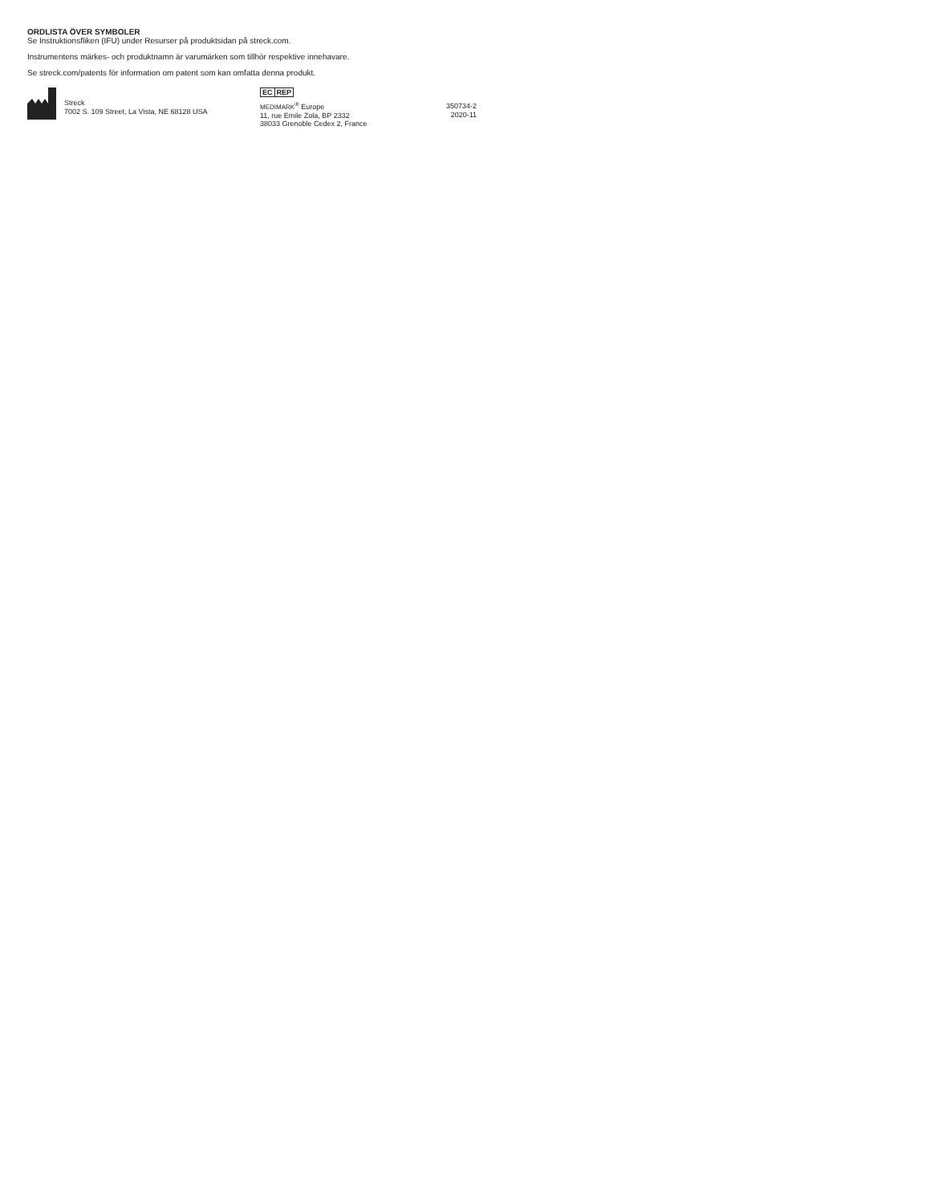ORDLISTA ÖVER SYMBOLER
Se Instruktionsfliken (IFU) under Resurser på produktsidan på streck.com.
Instrumentens märkes- och produktnamn är varumärken som tillhör respektive innehavare.
Se streck.com/patents för information om patent som kan omfatta denna produkt.
Streck
7002 S. 109 Street, La Vista, NE 68128 USA
EC REP
MEDIMARK<sup>®</sup> Europe
11, rue Emile Zola, BP 2332
38033 Grenoble Cedex 2, France
350734-2
2020-11